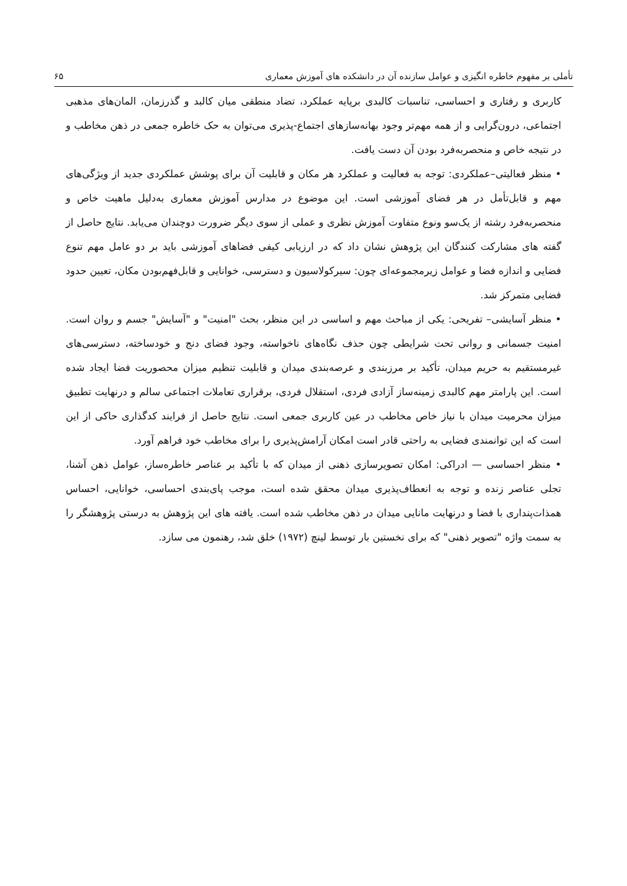تأملی بر مفهوم خاطره انگیزی و عوامل سازنده آن در دانشکده های آموزش معماری ۶۵
کاربری و رفتاری و احساسی، تناسبات کالبدی برپایه عملکرد، تضاد منطقی میان کالبد و گذرزمان، المان‌های مذهبی اجتماعی، درون‌گرایی و از همه مهم‌تر وجود بهانه‌سازهای اجتماع-پذیری می‌توان به حک خاطره جمعی در ذهن مخاطب و در نتیجه خاص و منحصربه‌فرد بودن آن دست یافت.
• منظر فعالیتی–عملکردی: توجه به فعالیت و عملکرد هر مکان و قابلیت آن برای پوشش عملکردی جدید از ویژگی‌های مهم و قابل‌تأمل در هر فضای آموزشی است. این موضوع در مدارس آموزش معماری به‌دلیل ماهیت خاص و منحصربه‌فرد رشته از یک‌سو ونوع متفاوت آموزش نظری و عملی از سوی دیگر ضرورت دوچندان می‌یابد. نتایج حاصل از گفته های مشارکت کنندگان این پژوهش نشان داد که در ارزیابی کیفی فضاهای آموزشی باید بر دو عامل مهم تنوع فضایی و اندازه فضا و عوامل زیرمجموعه‌ای چون: سیرکولاسیون و دسترسی، خوانایی و قابل‌فهم‌بودن مکان، تعیین حدود فضایی متمرکز شد.
• منظر آسایشی– تفریحی: یکی از مباحث مهم و اساسی در این منظر، بحث "امنیت" و "آسایش" جسم و روان است. امنیت جسمانی و روانی تحت شرایطی چون حذف نگاه‌های ناخواسته، وجود فضای دنج و خودساخته، دسترسی‌های غیرمستقیم به حریم میدان، تأکید بر مرزبندی و عرصه‌بندی میدان و قابلیت تنظیم میزان محصوریت فضا ایجاد شده است. این پارامتر مهم کالبدی زمینه‌ساز آزادی فردی، استقلال فردی، برقراری تعاملات اجتماعی سالم و درنهایت تطبیق میزان محرمیت میدان با نیاز خاص مخاطب در عین کاربری جمعی است. نتایج حاصل از فرایند کدگذاری حاکی از این است که این توانمندی فضایی به راحتی قادر است امکان آرامش‌پذیری را برای مخاطب خود فراهم آورد.
• منظر احساسی — ادراکی: امکان تصویرسازی ذهنی از میدان که با تأکید بر عناصر خاطره‌ساز، عوامل ذهن آشنا، تجلی عناصر زنده و توجه به انعطاف‌پذیری میدان محقق شده است، موجب پای‌بندی احساسی، خوانایی، احساس همذات‌پنداری با فضا و درنهایت مانایی میدان در ذهن مخاطب شده است. یافته های این پژوهش به درستی پژوهشگر را به سمت واژه "تصویر ذهنی" که برای نخستین بار توسط لینچ (۱۹۷۲) خلق شد، رهنمون می سازد.